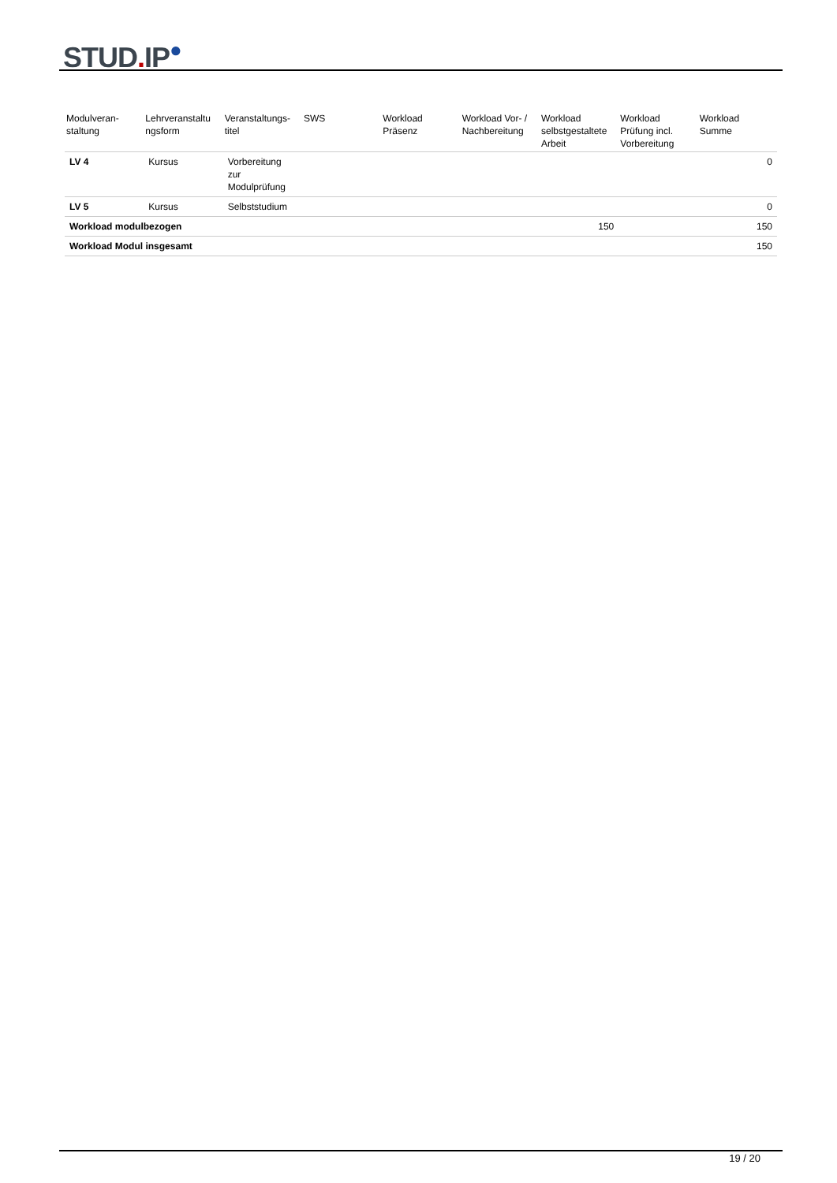STUD. IP<sup>●</sup>
| Modulveran- staltung | Lehrveranstaltu ngsform | Veranstaltungs- titel | SWS | Workload Präsenz | Workload Vor- / Nachbereitung | Workload selbstgestaltete Arbeit | Workload Prüfung incl. Vorbereitung | Workload Summe |
| --- | --- | --- | --- | --- | --- | --- | --- | --- |
| LV 4 | Kursus | Vorbereitung zur Modulprüfung | | | | | | 0 |
| LV 5 | Kursus | Selbststudium | | | | | | 0 |
| Workload modulbezogen | | | | | | 150 | | 150 |
| Workload Modul insgesamt | | | | | | | | 150 |
19 / 20